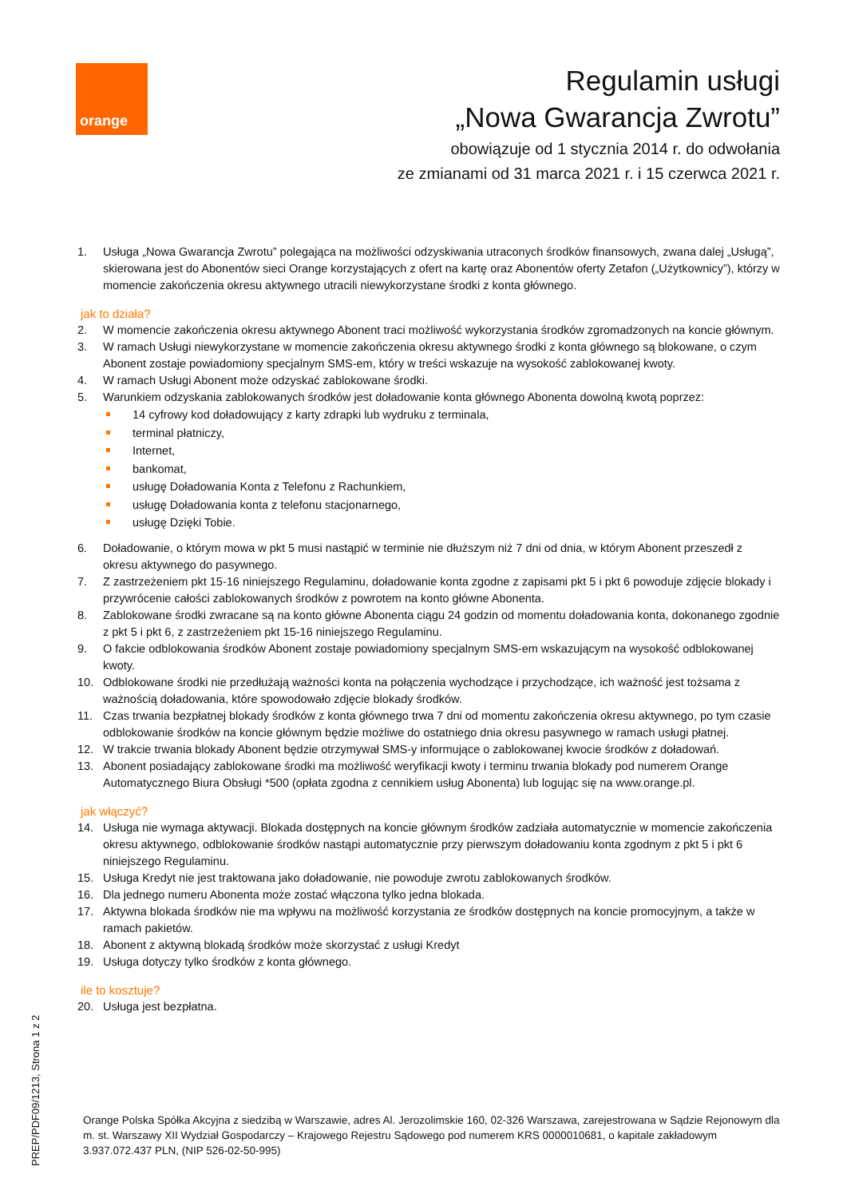orange
Regulamin usługi
„Nowa Gwarancja Zwrotu”
obowiązuje od 1 stycznia 2014 r. do odwołania
ze zmianami od 31 marca 2021 r. i 15 czerwca 2021 r.
1. Usługa „Nowa Gwarancja Zwrotu” polegająca na możliwości odzyskiwania utraconych środków finansowych, zwana dalej „Usługą”, skierowana jest do Abonentów sieci Orange korzystających z ofert na kartę oraz Abonentów oferty Zetafon („Użytkownicy”), którzy w momencie zakończenia okresu aktywnego utracili niewykorzystane środki z konta głównego.
jak to działa?
2. W momencie zakończenia okresu aktywnego Abonent traci możliwość wykorzystania środków zgromadzonych na koncie głównym.
3. W ramach Usługi niewykorzystane w momencie zakończenia okresu aktywnego środki z konta głównego są blokowane, o czym Abonent zostaje powiadomiony specjalnym SMS-em, który w treści wskazuje na wysokość zablokowanej kwoty.
4. W ramach Usługi Abonent może odzyskać zablokowane środki.
5. Warunkiem odzyskania zablokowanych środków jest doładowanie konta głównego Abonenta dowolną kwotą poprzez:
14 cyfrowy kod doładowujący z karty zdrapki lub wydruku z terminala,
terminal płatniczy,
Internet,
bankomat,
usługę Doładowania Konta z Telefonu z Rachunkiem,
usługę Doładowania konta z telefonu stacjonarnego,
usługę Dzięki Tobie.
6. Doładowanie, o którym mowa w pkt 5 musi nastąpić w terminie nie dłuższym niż 7 dni od dnia, w którym Abonent przeszedł z okresu aktywnego do pasywnego.
7. Z zastrzeżeniem pkt 15-16 niniejszego Regulaminu, doładowanie konta zgodne z zapisami pkt 5 i pkt 6 powoduje zdjęcie blokady i przywrócenie całości zablokowanych środków z powrotem na konto główne Abonenta.
8. Zablokowane środki zwracane są na konto główne Abonenta ciągu 24 godzin od momentu doładowania konta, dokonanego zgodnie z pkt 5 i pkt 6, z zastrzeżeniem pkt 15-16 niniejszego Regulaminu.
9. O fakcie odblokowania środków Abonent zostaje powiadomiony specjalnym SMS-em wskazującym na wysokość odblokowanej kwoty.
10. Odblokowane środki nie przedłużają ważności konta na połączenia wychodzące i przychodzące, ich ważność jest tożsama z ważnością doładowania, które spowodowało zdjęcie blokady środków.
11. Czas trwania bezpłatnej blokady środków z konta głównego trwa 7 dni od momentu zakończenia okresu aktywnego, po tym czasie odblokowanie środków na koncie głównym będzie możliwe do ostatniego dnia okresu pasywnego w ramach usługi płatnej.
12. W trakcie trwania blokady Abonent będzie otrzymywał SMS-y informujące o zablokowanej kwocie środków z doładowań.
13. Abonent posiadający zablokowane środki ma możliwość weryfikacji kwoty i terminu trwania blokady pod numerem Orange Automatycznego Biura Obsługi *500 (opłata zgodna z cennikiem usług Abonenta) lub logując się na www.orange.pl.
jak włączyć?
14. Usługa nie wymaga aktywacji. Blokada dostępnych na koncie głównym środków zadziała automatycznie w momencie zakończenia okresu aktywnego, odblokowanie środków nastąpi automatycznie przy pierwszym doładowaniu konta zgodnym z pkt 5 i pkt 6 niniejszego Regulaminu.
15. Usługa Kredyt nie jest traktowana jako doładowanie, nie powoduje zwrotu zablokowanych środków.
16. Dla jednego numeru Abonenta może zostać włączona tylko jedna blokada.
17. Aktywna blokada środków nie ma wpływu na możliwość korzystania ze środków dostępnych na koncie promocyjnym, a także w ramach pakietów.
18. Abonent z aktywną blokadą środków może skorzystać z usługi Kredyt
19. Usługa dotyczy tylko środków z konta głównego.
ile to kosztuje?
20. Usługa jest bezpłatna.
PREP/PDF09/1213, Strona 1 z 2
Orange Polska Spółka Akcyjna z siedzibą w Warszawie, adres Al. Jerozolimskie 160, 02-326 Warszawa, zarejestrowana w Sądzie Rejonowym dla m. st. Warszawy XII Wydział Gospodarczy – Krajowego Rejestru Sądowego pod numerem KRS 0000010681, o kapitale zakładowym 3.937.072.437 PLN, (NIP 526-02-50-995)